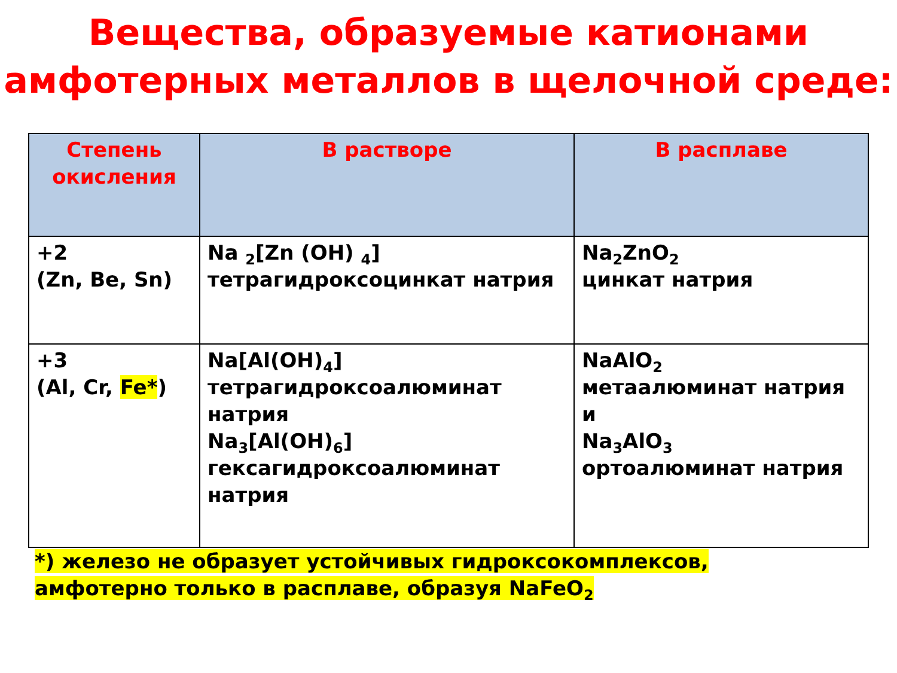Вещества, образуемые катионами амфотерных металлов в щелочной среде:
| Степень окисления | В растворе | В расплаве |
| --- | --- | --- |
| +2 (Zn, Be, Sn) | Na <sub>2</sub>[Zn (OH) <sub>4</sub>] тетрагидроксоцинкат натрия | Na<sub>2</sub>ZnO<sub>2</sub> цинкат натрия |
| +3 (Al, Cr, Fe* ) | Na[Al(OH)<sub>4</sub>] тетрагидроксоалюминат натрия Na<sub>3</sub>[Al(OH)<sub>6</sub>] гексагидроксоалюминат натрия | NaAlO<sub>2</sub> метаалюминат натрия и Na<sub>3</sub>AlO<sub>3</sub> ортоалюминат натрия |
*) железо не образует устойчивых гидроксокомплексов, амфотерно только в расплаве, образуя NaFeO<sub>2</sub>